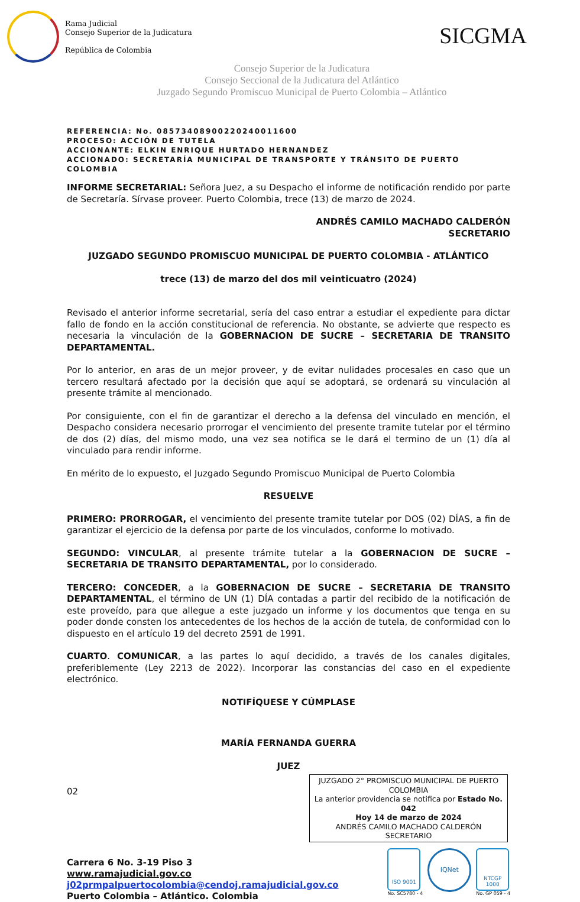Rama Judicial
Consejo Superior de la Judicatura
República de Colombia
SICGMA
Consejo Superior de la Judicatura
Consejo Seccional de la Judicatura del Atlántico
Juzgado Segundo Promiscuo Municipal de Puerto Colombia – Atlántico
REFERENCIA: No. 08573408900220240011600
PROCESO: ACCIÓN DE TUTELA
ACCIONANTE: ELKIN ENRIQUE HURTADO HERNANDEZ
ACCIONADO: SECRETARÍA MUNICIPAL DE TRANSPORTE Y TRÁNSITO DE PUERTO COLOMBIA
INFORME SECRETARIAL: Señora Juez, a su Despacho el informe de notificación rendido por parte de Secretaría. Sírvase proveer. Puerto Colombia, trece (13) de marzo de 2024.
ANDRÉS CAMILO MACHADO CALDERÓN
SECRETARIO
JUZGADO SEGUNDO PROMISCUO MUNICIPAL DE PUERTO COLOMBIA - ATLÁNTICO
trece (13) de marzo del dos mil veinticuatro (2024)
Revisado el anterior informe secretarial, sería del caso entrar a estudiar el expediente para dictar fallo de fondo en la acción constitucional de referencia. No obstante, se advierte que respecto es necesaria la vinculación de la GOBERNACION DE SUCRE – SECRETARIA DE TRANSITO DEPARTAMENTAL.
Por lo anterior, en aras de un mejor proveer, y de evitar nulidades procesales en caso que un tercero resultará afectado por la decisión que aquí se adoptará, se ordenará su vinculación al presente trámite al mencionado.
Por consiguiente, con el fin de garantizar el derecho a la defensa del vinculado en mención, el Despacho considera necesario prorrogar el vencimiento del presente tramite tutelar por el término de dos (2) días, del mismo modo, una vez sea notifica se le dará el termino de un (1) día al vinculado para rendir informe.
En mérito de lo expuesto, el Juzgado Segundo Promiscuo Municipal de Puerto Colombia
RESUELVE
PRIMERO: PRORROGAR, el vencimiento del presente tramite tutelar por DOS (02) DÍAS, a fin de garantizar el ejercicio de la defensa por parte de los vinculados, conforme lo motivado.
SEGUNDO: VINCULAR, al presente trámite tutelar a la GOBERNACION DE SUCRE – SECRETARIA DE TRANSITO DEPARTAMENTAL, por lo considerado.
TERCERO: CONCEDER, a la GOBERNACION DE SUCRE – SECRETARIA DE TRANSITO DEPARTAMENTAL, el término de UN (1) DÍA contadas a partir del recibido de la notificación de este proveído, para que allegue a este juzgado un informe y los documentos que tenga en su poder donde consten los antecedentes de los hechos de la acción de tutela, de conformidad con lo dispuesto en el artículo 19 del decreto 2591 de 1991.
CUARTO. COMUNICAR, a las partes lo aquí decidido, a través de los canales digitales, preferiblemente (Ley 2213 de 2022). Incorporar las constancias del caso en el expediente electrónico.
NOTIFÍQUESE Y CÚMPLASE
MARÍA FERNANDA GUERRA
JUEZ
02
JUZGADO 2° PROMISCUO MUNICIPAL DE PUERTO COLOMBIA
La anterior providencia se notifica por Estado No. 042
Hoy 14 de marzo de 2024
ANDRÉS CAMILO MACHADO CALDERÓN
SECRETARIO
Carrera 6 No. 3-19 Piso 3
www.ramajudicial.gov.co
j02prmpalpuertocolombia@cendoj.ramajudicial.gov.co
Puerto Colombia – Atlántico. Colombia
ISO 9001
No. SC5780 - 4
IQNet
NTCGP 1000
No. GP 059 - 4